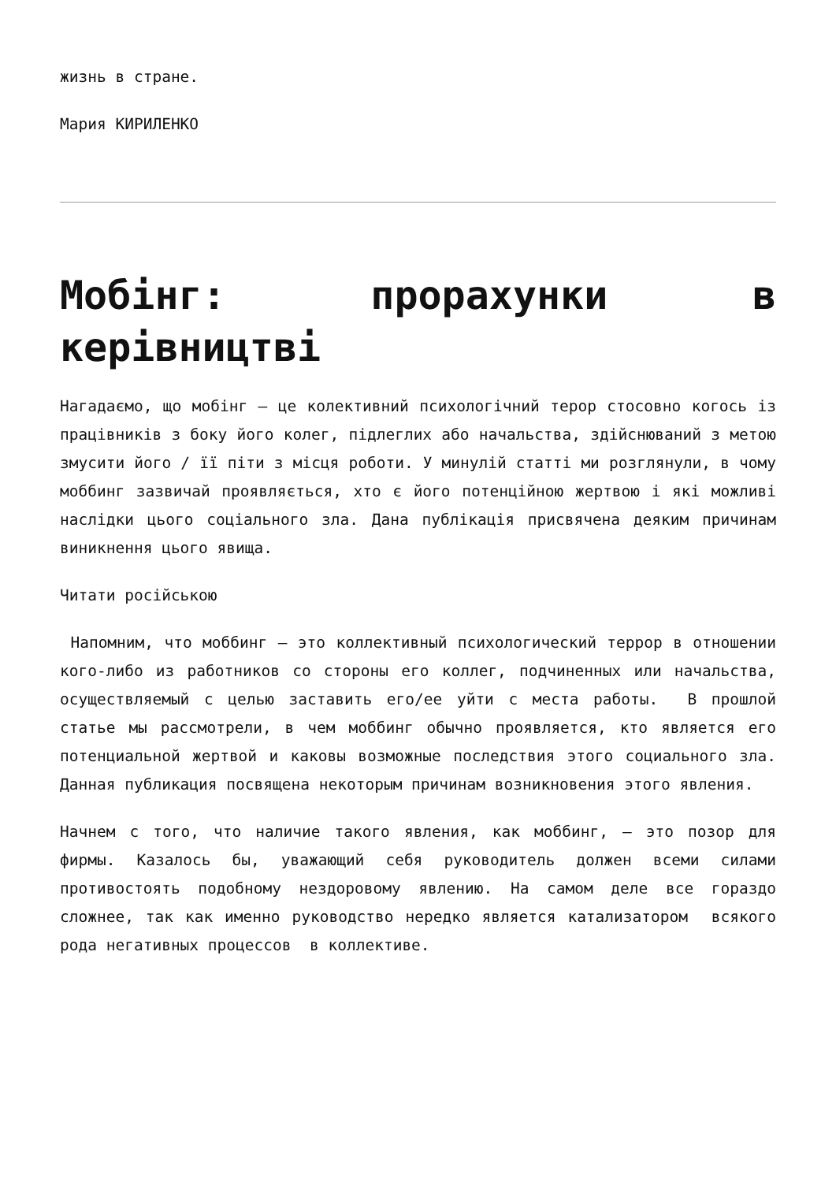жизнь в стране.
Мария КИРИЛЕНКО
Мобінг: прорахунки в керівництві
Нагадаємо, що мобінг – це колективний психологічний терор стосовно когось із працівників з боку його колег, підлеглих або начальства, здійснюваний з метою змусити його / її піти з місця роботи. У минулій статті ми розглянули, в чому моббинг зазвичай проявляється, хто є його потенційною жертвою і які можливі наслідки цього соціального зла. Дана публікація присвячена деяким причинам виникнення цього явища.
Читати російською
Напомним, что моббинг – это коллективный психологический террор в отношении кого-либо из работников со стороны его коллег, подчиненных или начальства, осуществляемый с целью заставить его/ее уйти с места работы. В прошлой статье мы рассмотрели, в чем моббинг обычно проявляется, кто является его потенциальной жертвой и каковы возможные последствия этого социального зла. Данная публикация посвящена некоторым причинам возникновения этого явления.
Начнем с того, что наличие такого явления, как моббинг, – это позор для фирмы. Казалось бы, уважающий себя руководитель должен всеми силами противостоять подобному нездоровому явлению. На самом деле все гораздо сложнее, так как именно руководство нередко является катализатором всякого рода негативных процессов в коллективе.